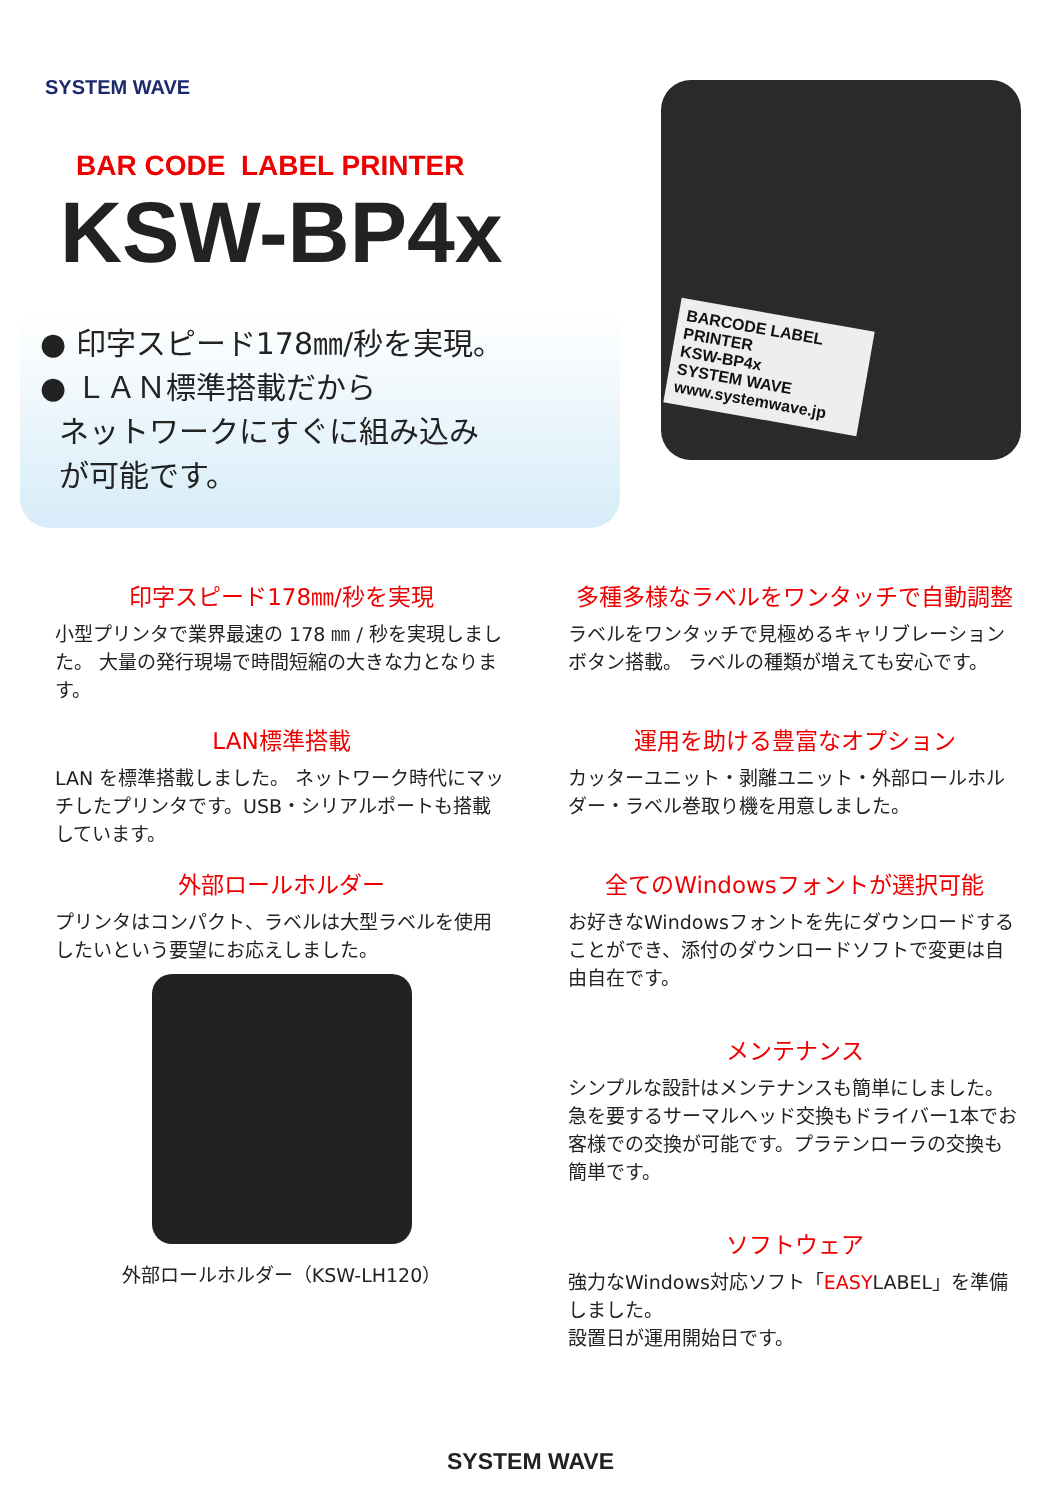SYSTEM WAVE
BAR CODE LABEL PRINTER
KSW-BP4x
● 印字スピード178㎜/秒を実現。
● ＬＡＮ標準搭載だから
ネットワークにすぐに組み込み
が可能です。
BARCODE LABEL PRINTER
KSW-BP4x
SYSTEM WAVE
www.systemwave.jp
印字スピード178㎜/秒を実現
小型プリンタで業界最速の 178 ㎜ / 秒を実現しました。 大量の発行現場で時間短縮の大きな力となります。
多種多様なラベルをワンタッチで自動調整
ラベルをワンタッチで見極めるキャリブレーションボタン搭載。 ラベルの種類が増えても安心です。
LAN標準搭載
LAN を標準搭載しました。 ネットワーク時代にマッチしたプリンタです。USB・シリアルポートも搭載しています。
運用を助ける豊富なオプション
カッターユニット・剥離ユニット・外部ロールホルダー・ラベル巻取り機を用意しました。
外部ロールホルダー
プリンタはコンパクト、ラベルは大型ラベルを使用したいという要望にお応えしました。
外部ロールホルダー（KSW-LH120）
全てのWindowsフォントが選択可能
お好きなWindowsフォントを先にダウンロードすることができ、添付のダウンロードソフトで変更は自由自在です。
メンテナンス
シンプルな設計はメンテナンスも簡単にしました。急を要するサーマルヘッド交換もドライバー1本でお客様での交換が可能です。プラテンローラの交換も簡単です。
ソフトウェア
強力なWindows対応ソフト「EASYLABEL」を準備しました。
設置日が運用開始日です。
SYSTEM WAVE